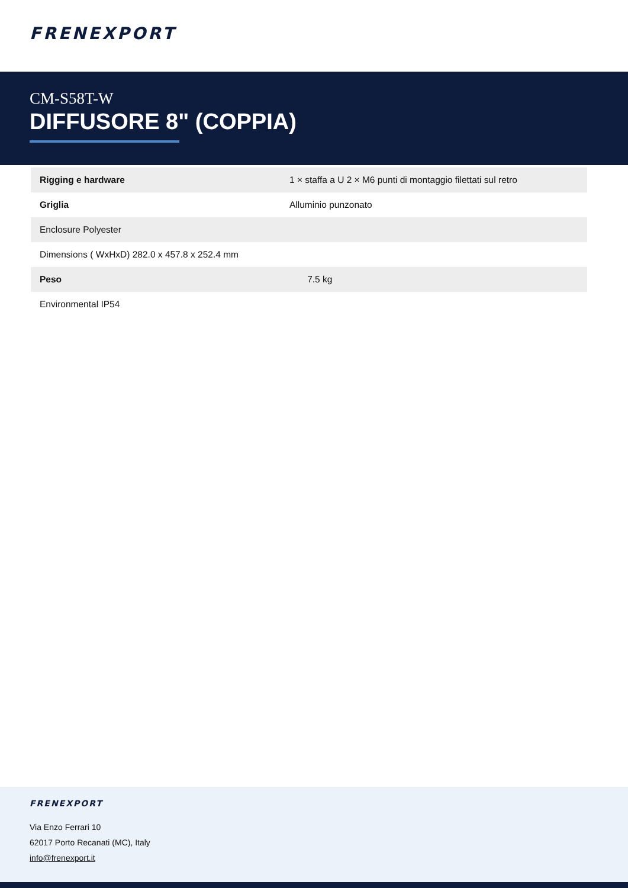FRENEXPORT
CM-S58T-W
DIFFUSORE 8" (COPPIA)
| Rigging e hardware | 1 × staffa a U 2 × M6 punti di montaggio filettati sul retro |
| Griglia | Alluminio punzonato |
| Enclosure Polyester | |
| Dimensions ( WxHxD) 282.0 x 457.8 x 252.4 mm | |
| Peso | 7.5 kg |
| Environmental IP54 | |
FRENEXPORT
Via Enzo Ferrari 10
62017 Porto Recanati (MC), Italy
info@frenexport.it